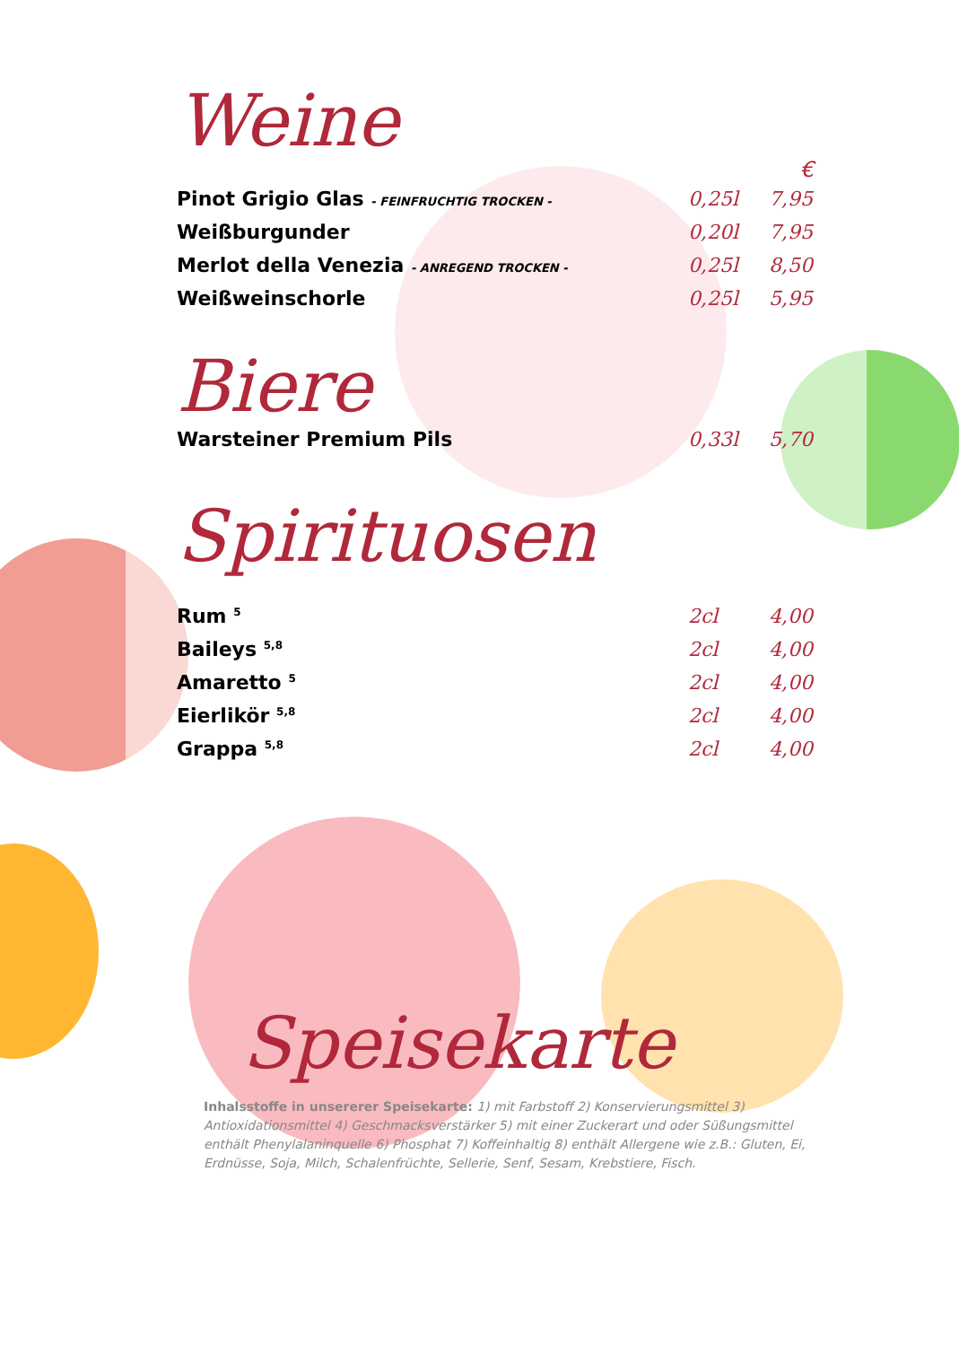Weine
€
Pinot Grigio Glas - FEINFRUCHTIG TROCKEN - 0,25l 7,95
Weißburgunder 0,20l 7,95
Merlot della Venezia - ANREGEND TROCKEN - 0,25l 8,50
Weißweinschorle 0,25l 5,95
Biere
Warsteiner Premium Pils 0,33l 5,70
Spirituosen
Rum <sup>5</sup> 2cl 4,00
Baileys <sup>5,8</sup> 2cl 4,00
Amaretto <sup>5</sup> 2cl 4,00
Eierlikör <sup>5,8</sup> 2cl 4,00
Grappa <sup>5,8</sup> 2cl 4,00
Speisekarte
Inhalsstoffe in unsererer Speisekarte: 1) mit Farbstoff 2) Konservierungsmittel 3) Antioxidationsmittel 4) Geschmacksverstärker 5) mit einer Zuckerart und oder Süßungsmittel enthält Phenylalaninquelle 6) Phosphat 7) Koffeinhaltig 8) enthält Allergene wie z.B.: Gluten, Ei, Erdnüsse, Soja, Milch, Schalenfrüchte, Sellerie, Senf, Sesam, Krebstiere, Fisch.